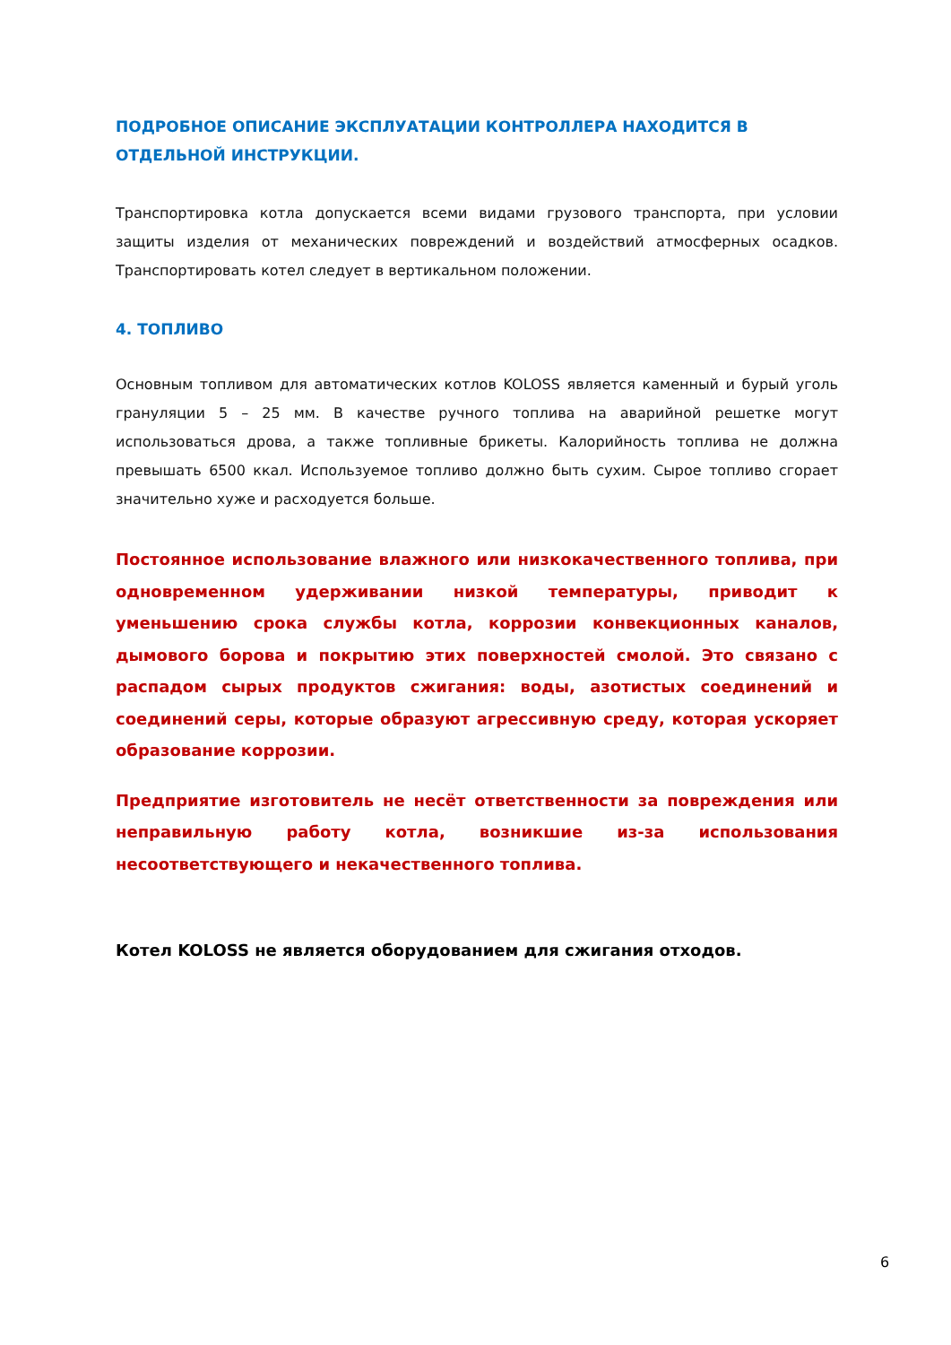ПОДРОБНОЕ ОПИСАНИЕ ЭКСПЛУАТАЦИИ КОНТРОЛЛЕРА НАХОДИТСЯ В ОТДЕЛЬНОЙ ИНСТРУКЦИИ.
Транспортировка котла допускается всеми видами грузового транспорта, при условии защиты изделия от механических повреждений и воздействий атмосферных осадков. Транспортировать котел следует в вертикальном положении.
4. ТОПЛИВО
Основным топливом для автоматических котлов KOLOSS является каменный и бурый уголь грануляции 5 – 25 мм. В качестве ручного топлива на аварийной решетке могут использоваться дрова, а также топливные брикеты. Калорийность топлива не должна превышать 6500 ккал. Используемое топливо должно быть сухим. Сырое топливо сгорает значительно хуже и расходуется больше.
Постоянное использование влажного или низкокачественного топлива, при одновременном удерживании низкой температуры, приводит к уменьшению срока службы котла, коррозии конвекционных каналов, дымового борова и покрытию этих поверхностей смолой. Это связано с распадом сырых продуктов сжигания: воды, азотистых соединений и соединений серы, которые образуют агрессивную среду, которая ускоряет образование коррозии.
Предприятие изготовитель не несёт ответственности за повреждения или неправильную работу котла, возникшие из-за использования несоответствующего и некачественного топлива.
Котел KOLOSS не является оборудованием для сжигания отходов.
6